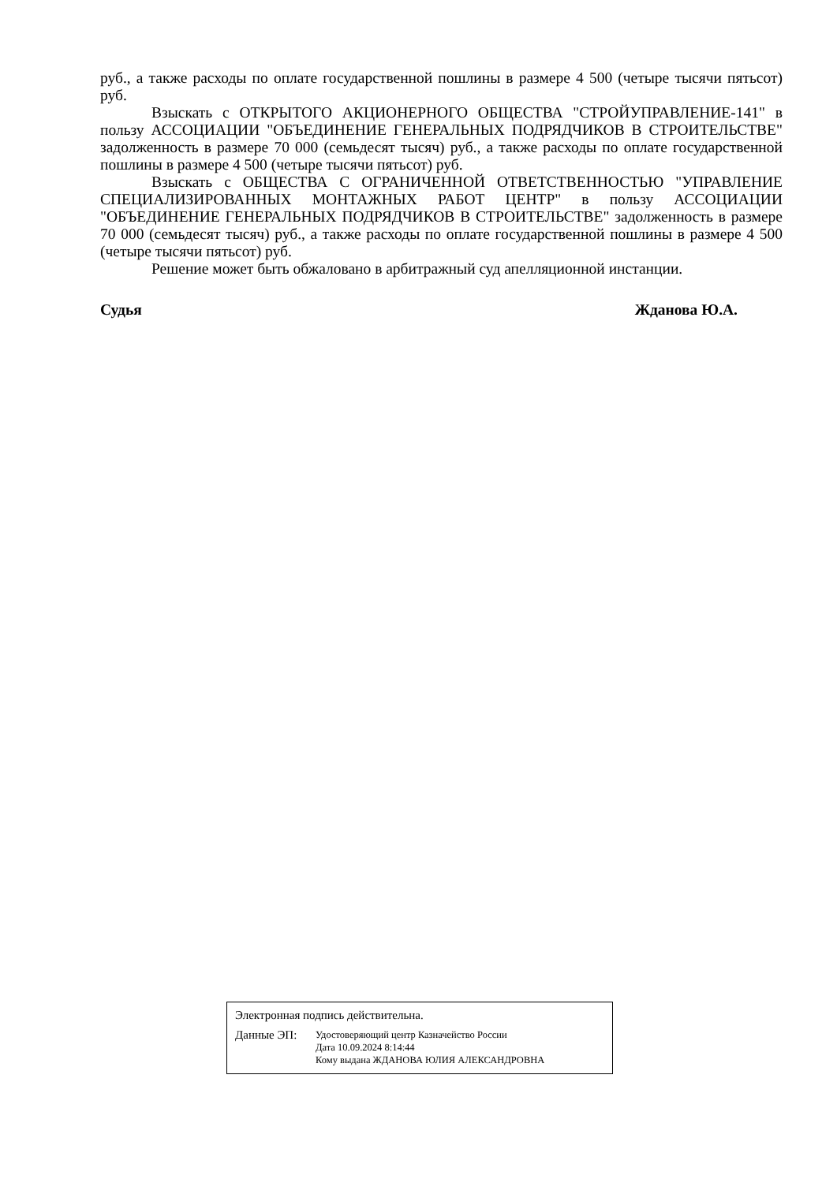руб., а также расходы по оплате государственной пошлины в размере 4 500 (четыре тысячи пятьсот) руб.
Взыскать с ОТКРЫТОГО АКЦИОНЕРНОГО ОБЩЕСТВА "СТРОЙУПРАВЛЕНИЕ-141" в пользу АССОЦИАЦИИ "ОБЪЕДИНЕНИЕ ГЕНЕРАЛЬНЫХ ПОДРЯДЧИКОВ В СТРОИТЕЛЬСТВЕ" задолженность в размере 70 000 (семьдесят тысяч) руб., а также расходы по оплате государственной пошлины в размере 4 500 (четыре тысячи пятьсот) руб.
Взыскать с ОБЩЕСТВА С ОГРАНИЧЕННОЙ ОТВЕТСТВЕННОСТЬЮ "УПРАВЛЕНИЕ СПЕЦИАЛИЗИРОВАННЫХ МОНТАЖНЫХ РАБОТ ЦЕНТР" в пользу АССОЦИАЦИИ "ОБЪЕДИНЕНИЕ ГЕНЕРАЛЬНЫХ ПОДРЯДЧИКОВ В СТРОИТЕЛЬСТВЕ" задолженность в размере 70 000 (семьдесят тысяч) руб., а также расходы по оплате государственной пошлины в размере 4 500 (четыре тысячи пятьсот) руб.
Решение может быть обжаловано в арбитражный суд апелляционной инстанции.
Судья Жданова Ю.А.
Электронная подпись действительна.
Данные ЭП:
Удостоверяющий центр Казначейство России
Дата 10.09.2024 8:14:44
Кому выдана ЖДАНОВА ЮЛИЯ АЛЕКСАНДРОВНА